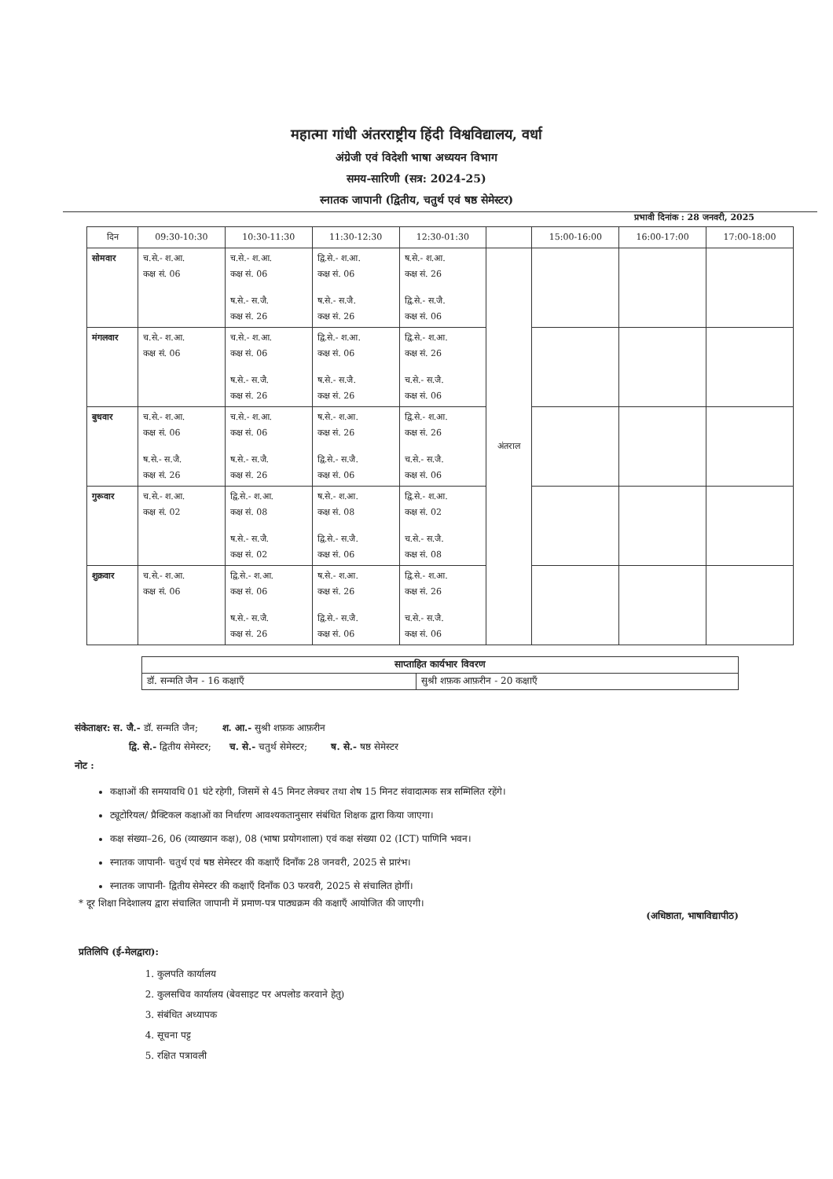महात्मा गांधी अंतरराष्ट्रीय हिंदी विश्वविद्यालय, वर्धा
अंग्रेजी एवं विदेशी भाषा अध्ययन विभाग
समय-सारिणी (सत्र: 2024-25)
स्नातक जापानी (द्वितीय, चतुर्थ एवं षष्ठ सेमेस्टर)
प्रभावी दिनांक : 28 जनवरी, 2025
| दिन | 09:30-10:30 | 10:30-11:30 | 11:30-12:30 | 12:30-01:30 | | 15:00-16:00 | 16:00-17:00 | 17:00-18:00 |
| --- | --- | --- | --- | --- | --- | --- | --- | --- |
| सोमवार | च.से.- श.आ. कक्ष सं. 06 | च.से.- श.आ. कक्ष सं. 06 ष.से.- स.जै. कक्ष सं. 26 | द्वि.से.- श.आ. कक्ष सं. 06 ष.से.- स.जै. कक्ष सं. 26 | ष.से.- श.आ. कक्ष सं. 26 द्वि.से.- स.जै. कक्ष सं. 06 | अंतराल | | | |
| मंगलवार | च.से.- श.आ. कक्ष सं. 06 | च.से.- श.आ. कक्ष सं. 06 ष.से.- स.जै. कक्ष सं. 26 | द्वि.से.- श.आ. कक्ष सं. 06 ष.से.- स.जै. कक्ष सं. 26 | द्वि.से.- श.आ. कक्ष सं. 26 च.से.- स.जै. कक्ष सं. 06 | | | | |
| बुधवार | च.से.- श.आ. कक्ष सं. 06 ष.से.- स.जै. कक्ष सं. 26 | च.से.- श.आ. कक्ष सं. 06 ष.से.- स.जै. कक्ष सं. 26 | ष.से.- श.आ. कक्ष सं. 26 द्वि.से.- स.जै. कक्ष सं. 06 | द्वि.से.- श.आ. कक्ष सं. 26 च.से.- स.जै. कक्ष सं. 06 | | | | |
| गुरूवार | च.से.- श.आ. कक्ष सं. 02 | द्वि.से.- श.आ. कक्ष सं. 08 ष.से.- स.जै. कक्ष सं. 02 | ष.से.- श.आ. कक्ष सं. 08 द्वि.से.- स.जै. कक्ष सं. 06 | द्वि.से.- श.आ. कक्ष सं. 02 च.से.- स.जै. कक्ष सं. 08 | | | | |
| शुक्रवार | च.से.- श.आ. कक्ष सं. 06 | द्वि.से.- श.आ. कक्ष सं. 06 ष.से.- स.जै. कक्ष सं. 26 | ष.से.- श.आ. कक्ष सं. 26 द्वि.से.- स.जै. कक्ष सं. 06 | द्वि.से.- श.आ. कक्ष सं. 26 च.से.- स.जै. कक्ष सं. 06 | | | | |
| साप्ताहित कार्यभार विवरण | |
| डॉ. सन्मति जैन - 16 कक्षाएँ | सुश्री शफ़क आफ़रीन - 20 कक्षाएँ |
संकेताक्षर: स. जै.- डॉ. सन्मति जैन; श. आ.- सुश्री शफ़क आफ़रीन
द्वि. से.- द्वितीय सेमेस्टर; च. से.- चतुर्थ सेमेस्टर; ष. से.- षष्ठ सेमेस्टर
नोट :
कक्षाओं की समयावधि 01 घंटे रहेगी, जिसमें से 45 मिनट लेक्चर तथा शेष 15 मिनट संवादात्मक सत्र सम्मिलित रहेंगे।
ट्यूटोरियल/ प्रैक्टिकल कक्षाओं का निर्धारण आवश्यकतानुसार संबंधित शिक्षक द्वारा किया जाएगा।
कक्ष संख्या–26, 06 (व्याख्यान कक्ष), 08 (भाषा प्रयोगशाला) एवं कक्ष संख्या 02 (ICT) पाणिनि भवन।
स्नातक जापानी- चतुर्थ एवं षष्ठ सेमेस्टर की कक्षाएँ दिनाँक 28 जनवरी, 2025 से प्रारंभ।
स्नातक जापानी- द्वितीय सेमेस्टर की कक्षाएँ दिनाँक 03 फरवरी, 2025 से संचालित होगीं।
* दूर शिक्षा निदेशालय द्वारा संचालित जापानी में प्रमाण-पत्र पाठ्यक्रम की कक्षाएँ आयोजित की जाएगी।
(अधिष्ठाता, भाषाविद्यापीठ)
प्रतिलिपि (ई-मेलद्वारा):
1. कुलपति कार्यालय
2. कुलसचिव कार्यालय (बेवसाइट पर अपलोड करवाने हेतु)
3. संबंधित अध्यापक
4. सूचना पट्ट
5. रक्षित पत्रावली